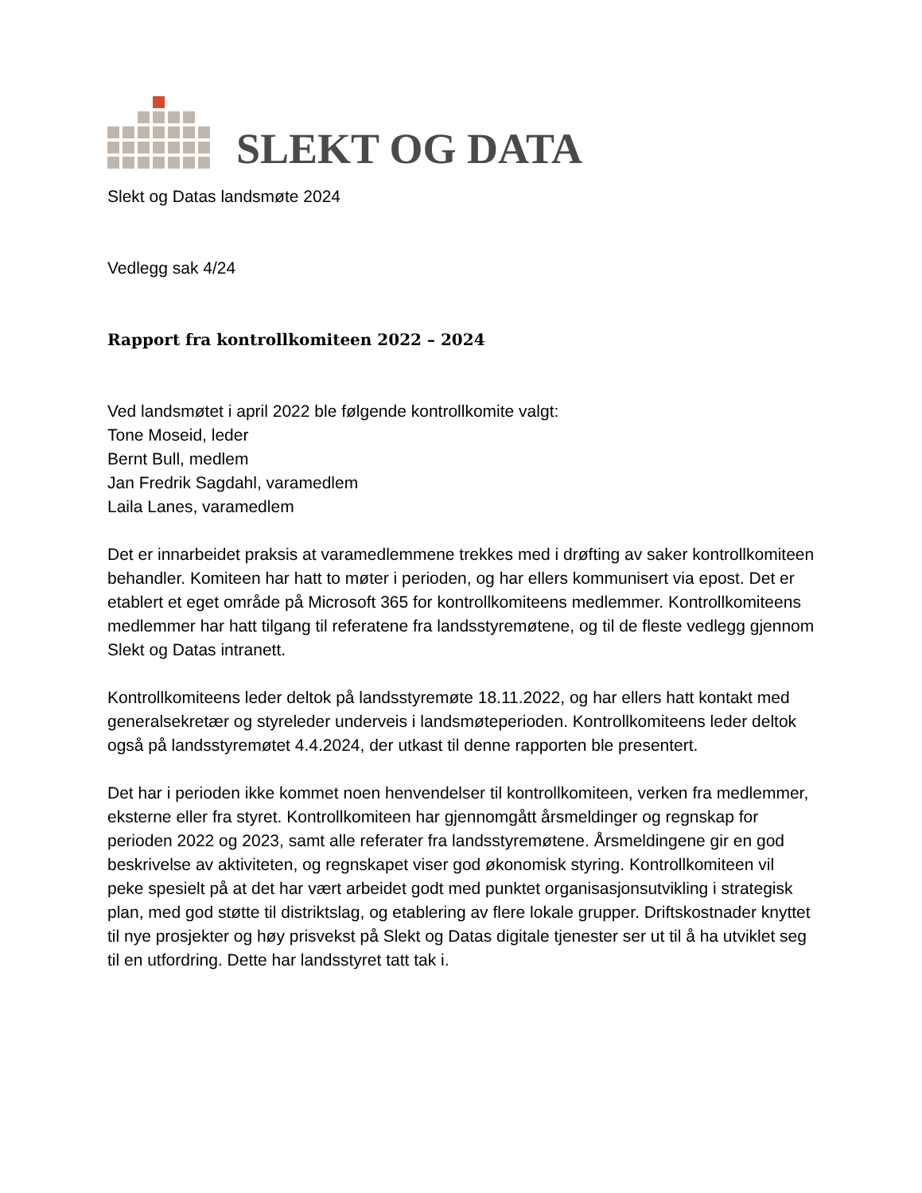SLEKT OG DATA
Slekt og Datas landsmøte 2024
Vedlegg sak 4/24
Rapport fra kontrollkomiteen 2022 – 2024
Ved landsmøtet i april 2022 ble følgende kontrollkomite valgt:
Tone Moseid, leder
Bernt Bull, medlem
Jan Fredrik Sagdahl, varamedlem
Laila Lanes, varamedlem
Det er innarbeidet praksis at varamedlemmene trekkes med i drøfting av saker kontrollkomiteen behandler. Komiteen har hatt to møter i perioden, og har ellers kommunisert via epost. Det er etablert et eget område på Microsoft 365 for kontrollkomiteens medlemmer. Kontrollkomiteens medlemmer har hatt tilgang til referatene fra landsstyremøtene, og til de fleste vedlegg gjennom Slekt og Datas intranett.
Kontrollkomiteens leder deltok på landsstyremøte 18.11.2022, og har ellers hatt kontakt med generalsekretær og styreleder underveis i landsmøteperioden. Kontrollkomiteens leder deltok også på landsstyremøtet 4.4.2024, der utkast til denne rapporten ble presentert.
Det har i perioden ikke kommet noen henvendelser til kontrollkomiteen, verken fra medlemmer, eksterne eller fra styret. Kontrollkomiteen har gjennomgått årsmeldinger og regnskap for perioden 2022 og 2023, samt alle referater fra landsstyremøtene. Årsmeldingene gir en god beskrivelse av aktiviteten, og regnskapet viser god økonomisk styring. Kontrollkomiteen vil peke spesielt på at det har vært arbeidet godt med punktet organisasjonsutvikling i strategisk plan, med god støtte til distriktslag, og etablering av flere lokale grupper. Driftskostnader knyttet til nye prosjekter og høy prisvekst på Slekt og Datas digitale tjenester ser ut til å ha utviklet seg til en utfordring. Dette har landsstyret tatt tak i.